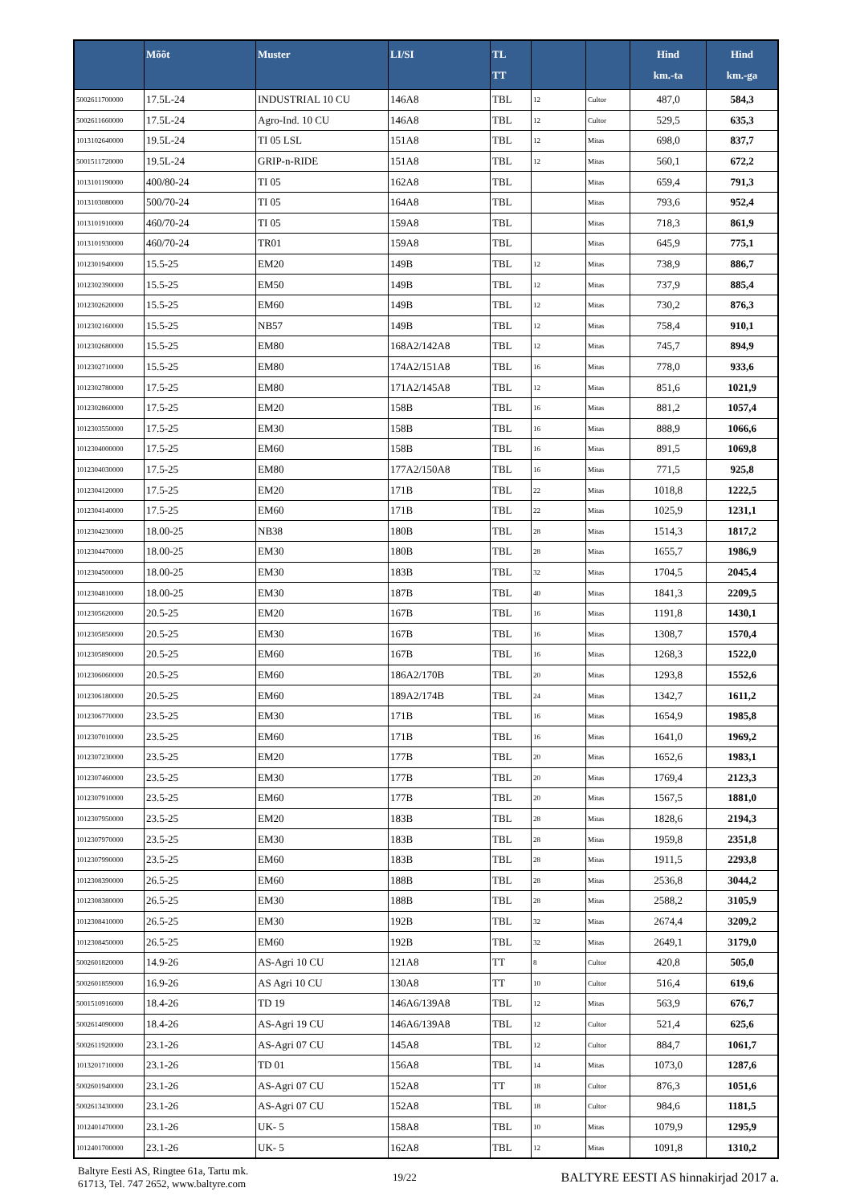| | Mõõt | Muster | LI/SI | TL TT | | | Hind km.-ta | Hind km.-ga |
| --- | --- | --- | --- | --- | --- | --- | --- | --- |
| 5002611700000 | 17.5L-24 | INDUSTRIAL 10 CU | 146A8 | TBL | 12 | Cultor | 487,0 | 584,3 |
| 5002611660000 | 17.5L-24 | Agro-Ind. 10 CU | 146A8 | TBL | 12 | Cultor | 529,5 | 635,3 |
| 1013102640000 | 19.5L-24 | TI 05 LSL | 151A8 | TBL | 12 | Mitas | 698,0 | 837,7 |
| 5001511720000 | 19.5L-24 | GRIP-n-RIDE | 151A8 | TBL | 12 | Mitas | 560,1 | 672,2 |
| 1013101190000 | 400/80-24 | TI 05 | 162A8 | TBL | | Mitas | 659,4 | 791,3 |
| 1013103080000 | 500/70-24 | TI 05 | 164A8 | TBL | | Mitas | 793,6 | 952,4 |
| 1013101910000 | 460/70-24 | TI 05 | 159A8 | TBL | | Mitas | 718,3 | 861,9 |
| 1013101930000 | 460/70-24 | TR01 | 159A8 | TBL | | Mitas | 645,9 | 775,1 |
| 1012301940000 | 15.5-25 | EM20 | 149B | TBL | 12 | Mitas | 738,9 | 886,7 |
| 1012302390000 | 15.5-25 | EM50 | 149B | TBL | 12 | Mitas | 737,9 | 885,4 |
| 1012302620000 | 15.5-25 | EM60 | 149B | TBL | 12 | Mitas | 730,2 | 876,3 |
| 1012302160000 | 15.5-25 | NB57 | 149B | TBL | 12 | Mitas | 758,4 | 910,1 |
| 1012302680000 | 15.5-25 | EM80 | 168A2/142A8 | TBL | 12 | Mitas | 745,7 | 894,9 |
| 1012302710000 | 15.5-25 | EM80 | 174A2/151A8 | TBL | 16 | Mitas | 778,0 | 933,6 |
| 1012302780000 | 17.5-25 | EM80 | 171A2/145A8 | TBL | 12 | Mitas | 851,6 | 1021,9 |
| 1012302860000 | 17.5-25 | EM20 | 158B | TBL | 16 | Mitas | 881,2 | 1057,4 |
| 1012303550000 | 17.5-25 | EM30 | 158B | TBL | 16 | Mitas | 888,9 | 1066,6 |
| 1012304000000 | 17.5-25 | EM60 | 158B | TBL | 16 | Mitas | 891,5 | 1069,8 |
| 1012304030000 | 17.5-25 | EM80 | 177A2/150A8 | TBL | 16 | Mitas | 771,5 | 925,8 |
| 1012304120000 | 17.5-25 | EM20 | 171B | TBL | 22 | Mitas | 1018,8 | 1222,5 |
| 1012304140000 | 17.5-25 | EM60 | 171B | TBL | 22 | Mitas | 1025,9 | 1231,1 |
| 1012304230000 | 18.00-25 | NB38 | 180B | TBL | 28 | Mitas | 1514,3 | 1817,2 |
| 1012304470000 | 18.00-25 | EM30 | 180B | TBL | 28 | Mitas | 1655,7 | 1986,9 |
| 1012304500000 | 18.00-25 | EM30 | 183B | TBL | 32 | Mitas | 1704,5 | 2045,4 |
| 1012304810000 | 18.00-25 | EM30 | 187B | TBL | 40 | Mitas | 1841,3 | 2209,5 |
| 1012305620000 | 20.5-25 | EM20 | 167B | TBL | 16 | Mitas | 1191,8 | 1430,1 |
| 1012305850000 | 20.5-25 | EM30 | 167B | TBL | 16 | Mitas | 1308,7 | 1570,4 |
| 1012305890000 | 20.5-25 | EM60 | 167B | TBL | 16 | Mitas | 1268,3 | 1522,0 |
| 1012306060000 | 20.5-25 | EM60 | 186A2/170B | TBL | 20 | Mitas | 1293,8 | 1552,6 |
| 1012306180000 | 20.5-25 | EM60 | 189A2/174B | TBL | 24 | Mitas | 1342,7 | 1611,2 |
| 1012306770000 | 23.5-25 | EM30 | 171B | TBL | 16 | Mitas | 1654,9 | 1985,8 |
| 1012307010000 | 23.5-25 | EM60 | 171B | TBL | 16 | Mitas | 1641,0 | 1969,2 |
| 1012307230000 | 23.5-25 | EM20 | 177B | TBL | 20 | Mitas | 1652,6 | 1983,1 |
| 1012307460000 | 23.5-25 | EM30 | 177B | TBL | 20 | Mitas | 1769,4 | 2123,3 |
| 1012307910000 | 23.5-25 | EM60 | 177B | TBL | 20 | Mitas | 1567,5 | 1881,0 |
| 1012307950000 | 23.5-25 | EM20 | 183B | TBL | 28 | Mitas | 1828,6 | 2194,3 |
| 1012307970000 | 23.5-25 | EM30 | 183B | TBL | 28 | Mitas | 1959,8 | 2351,8 |
| 1012307990000 | 23.5-25 | EM60 | 183B | TBL | 28 | Mitas | 1911,5 | 2293,8 |
| 1012308390000 | 26.5-25 | EM60 | 188B | TBL | 28 | Mitas | 2536,8 | 3044,2 |
| 1012308380000 | 26.5-25 | EM30 | 188B | TBL | 28 | Mitas | 2588,2 | 3105,9 |
| 1012308410000 | 26.5-25 | EM30 | 192B | TBL | 32 | Mitas | 2674,4 | 3209,2 |
| 1012308450000 | 26.5-25 | EM60 | 192B | TBL | 32 | Mitas | 2649,1 | 3179,0 |
| 5002601820000 | 14.9-26 | AS-Agri 10 CU | 121A8 | TT | 8 | Cultor | 420,8 | 505,0 |
| 5002601859000 | 16.9-26 | AS Agri 10 CU | 130A8 | TT | 10 | Cultor | 516,4 | 619,6 |
| 5001510916000 | 18.4-26 | TD 19 | 146A6/139A8 | TBL | 12 | Mitas | 563,9 | 676,7 |
| 5002614090000 | 18.4-26 | AS-Agri 19 CU | 146A6/139A8 | TBL | 12 | Cultor | 521,4 | 625,6 |
| 5002611920000 | 23.1-26 | AS-Agri 07 CU | 145A8 | TBL | 12 | Cultor | 884,7 | 1061,7 |
| 1013201710000 | 23.1-26 | TD 01 | 156A8 | TBL | 14 | Mitas | 1073,0 | 1287,6 |
| 5002601940000 | 23.1-26 | AS-Agri 07 CU | 152A8 | TT | 18 | Cultor | 876,3 | 1051,6 |
| 5002613430000 | 23.1-26 | AS-Agri 07 CU | 152A8 | TBL | 18 | Cultor | 984,6 | 1181,5 |
| 1012401470000 | 23.1-26 | UK- 5 | 158A8 | TBL | 10 | Mitas | 1079,9 | 1295,9 |
| 1012401700000 | 23.1-26 | UK- 5 | 162A8 | TBL | 12 | Mitas | 1091,8 | 1310,2 |
Baltyre Eesti AS, Ringtee 61a, Tartu mk.
61713, Tel. 747 2652, www.baltyre.com
19/22
BALTYRE EESTI AS hinnakirjad 2017 a.